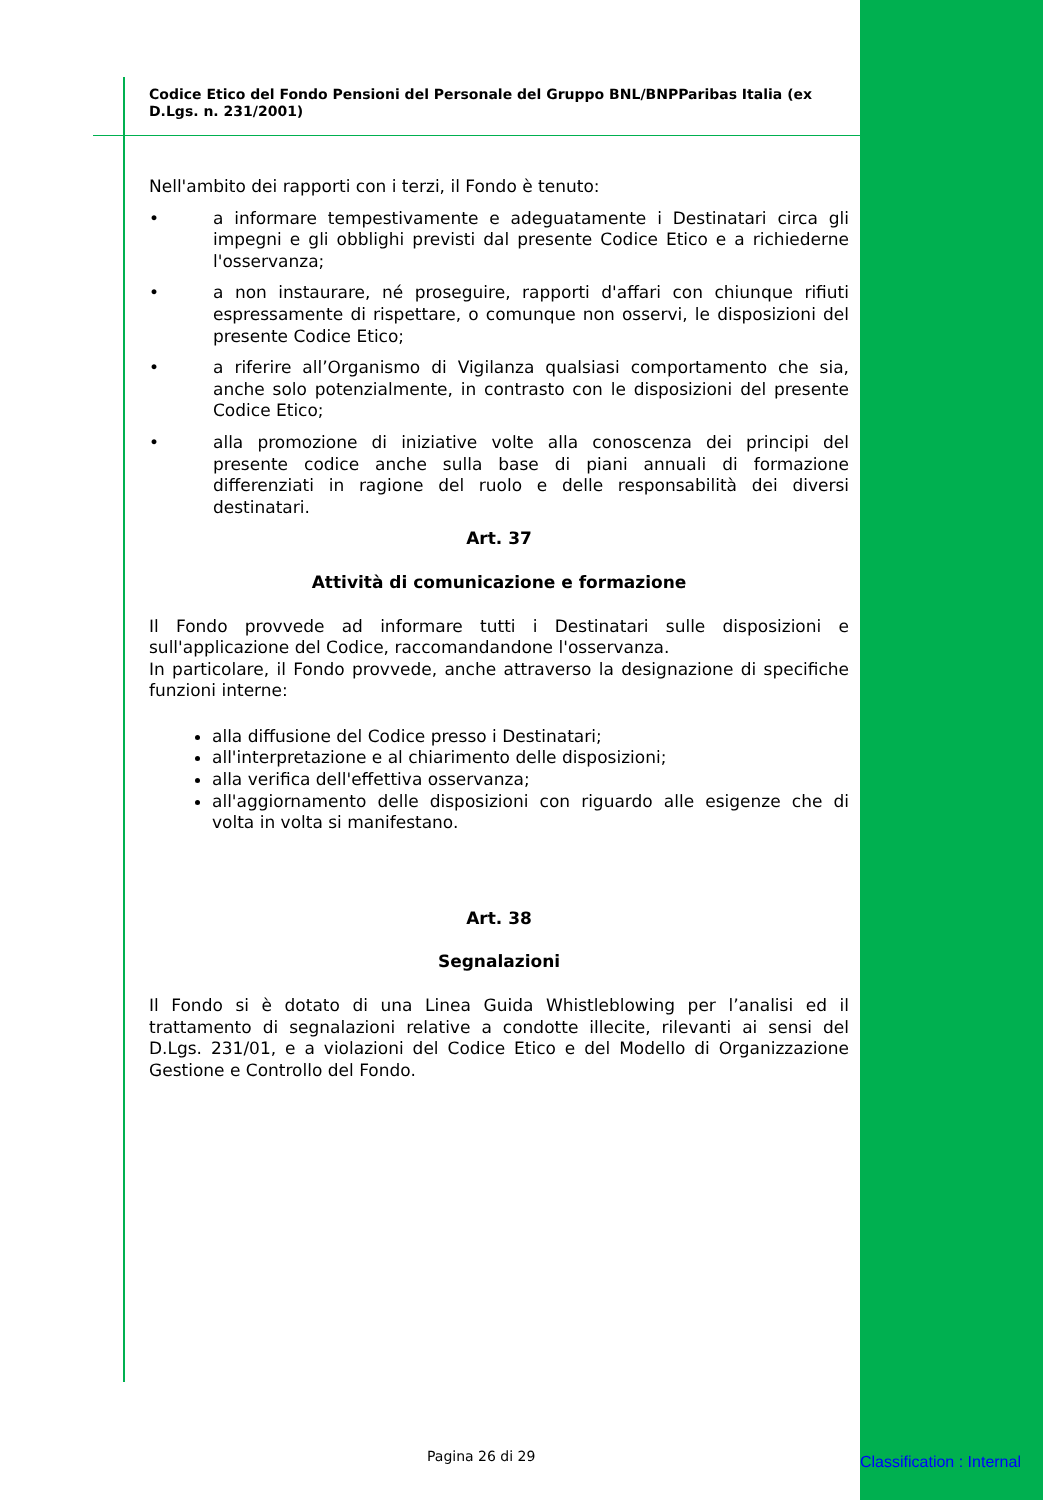Codice Etico del Fondo Pensioni del Personale del Gruppo BNL/BNPParibas Italia (ex D.Lgs. n. 231/2001)
Nell'ambito dei rapporti con i terzi, il Fondo è tenuto:
• a informare tempestivamente e adeguatamente i Destinatari circa gli impegni e gli obblighi previsti dal presente Codice Etico e a richiederne l'osservanza;
• a non instaurare, né proseguire, rapporti d'affari con chiunque rifiuti espressamente di rispettare, o comunque non osservi, le disposizioni del presente Codice Etico;
• a riferire all’Organismo di Vigilanza qualsiasi comportamento che sia, anche solo potenzialmente, in contrasto con le disposizioni del presente Codice Etico;
• alla promozione di iniziative volte alla conoscenza dei principi del presente codice anche sulla base di piani annuali di formazione differenziati in ragione del ruolo e delle responsabilità dei diversi destinatari.
Art. 37
Attività di comunicazione e formazione
Il Fondo provvede ad informare tutti i Destinatari sulle disposizioni e sull'applicazione del Codice, raccomandandone l'osservanza.
In particolare, il Fondo provvede, anche attraverso la designazione di specifiche funzioni interne:
alla diffusione del Codice presso i Destinatari;
all'interpretazione e al chiarimento delle disposizioni;
alla verifica dell'effettiva osservanza;
all'aggiornamento delle disposizioni con riguardo alle esigenze che di volta in volta si manifestano.
Art. 38
Segnalazioni
Il Fondo si è dotato di una Linea Guida Whistleblowing per l’analisi ed il trattamento di segnalazioni relative a condotte illecite, rilevanti ai sensi del D.Lgs. 231/01, e a violazioni del Codice Etico e del Modello di Organizzazione Gestione e Controllo del Fondo.
Pagina 26 di 29 Classification : Internal